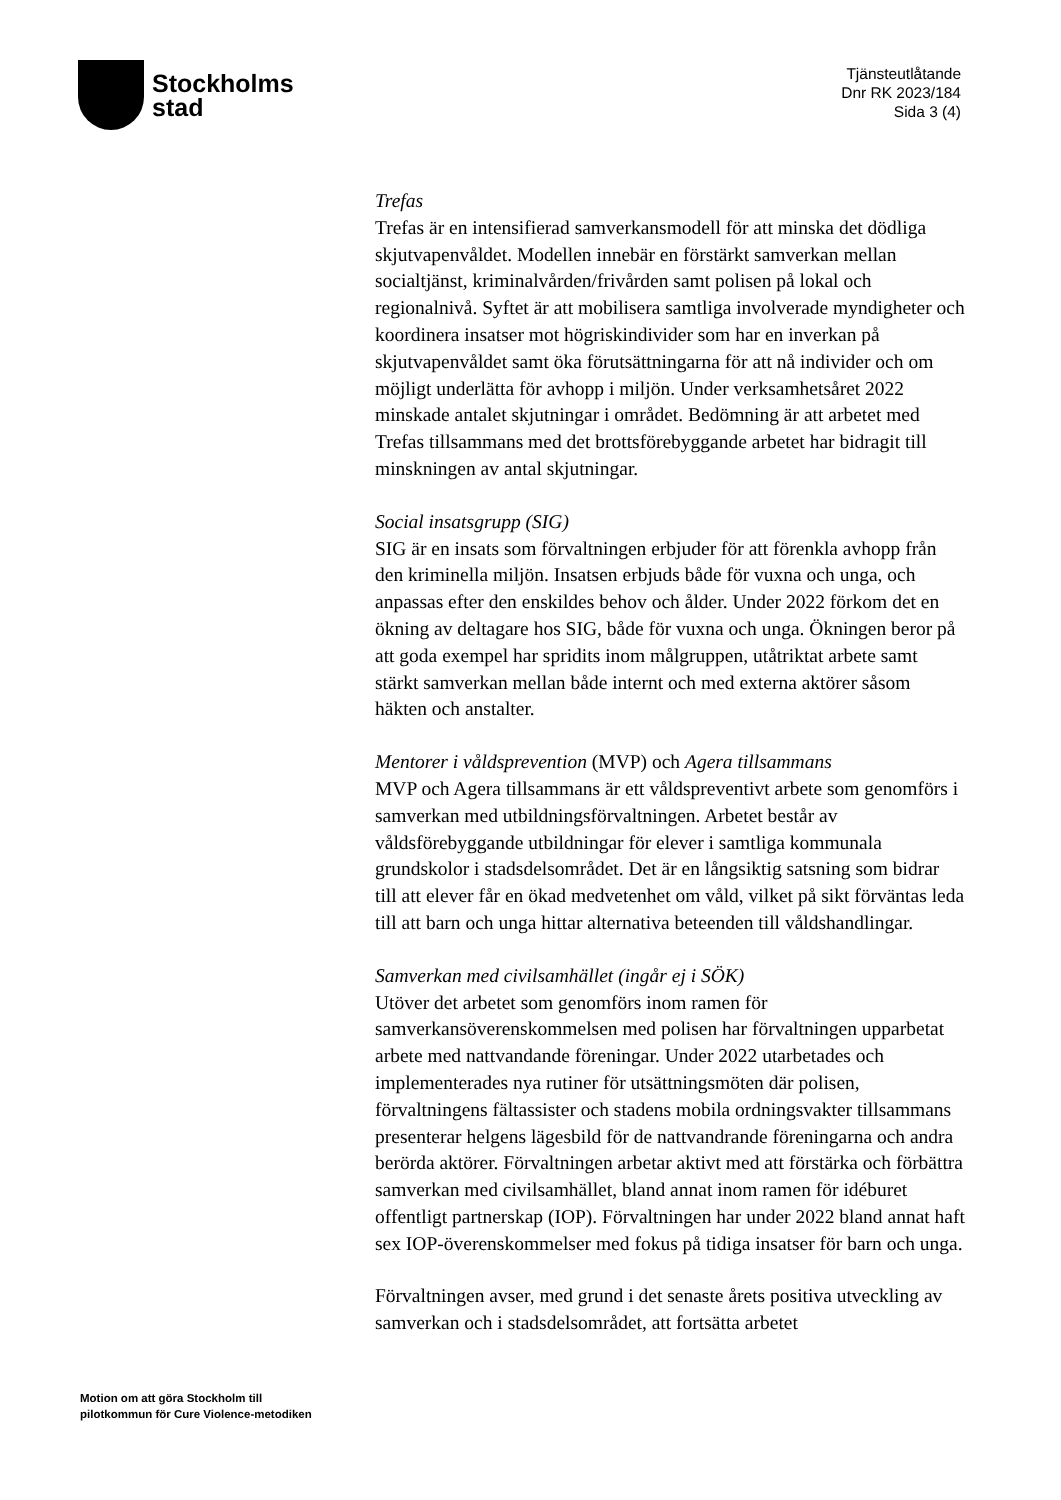Stockholms
stad
Tjänsteutlåtande
Dnr RK 2023/184
Sida 3 (4)
Trefas
Trefas är en intensifierad samverkansmodell för att minska det dödliga skjutvapenvåldet. Modellen innebär en förstärkt samverkan mellan socialtjänst, kriminalvården/frivården samt polisen på lokal och regionalnivå. Syftet är att mobilisera samtliga involverade myndigheter och koordinera insatser mot högriskindivider som har en inverkan på skjutvapenvåldet samt öka förutsättningarna för att nå individer och om möjligt underlätta för avhopp i miljön. Under verksamhetsåret 2022 minskade antalet skjutningar i området. Bedömning är att arbetet med Trefas tillsammans med det brottsförebyggande arbetet har bidragit till minskningen av antal skjutningar.
Social insatsgrupp (SIG)
SIG är en insats som förvaltningen erbjuder för att förenkla avhopp från den kriminella miljön. Insatsen erbjuds både för vuxna och unga, och anpassas efter den enskildes behov och ålder. Under 2022 förkom det en ökning av deltagare hos SIG, både för vuxna och unga. Ökningen beror på att goda exempel har spridits inom målgruppen, utåtriktat arbete samt stärkt samverkan mellan både internt och med externa aktörer såsom häkten och anstalter.
Mentorer i våldsprevention (MVP) och Agera tillsammans
MVP och Agera tillsammans är ett våldspreventivt arbete som genomförs i samverkan med utbildningsförvaltningen. Arbetet består av våldsförebyggande utbildningar för elever i samtliga kommunala grundskolor i stadsdelsområdet. Det är en långsiktig satsning som bidrar till att elever får en ökad medvetenhet om våld, vilket på sikt förväntas leda till att barn och unga hittar alternativa beteenden till våldshandlingar.
Samverkan med civilsamhället (ingår ej i SÖK)
Utöver det arbetet som genomförs inom ramen för samverkansöverenskommelsen med polisen har förvaltningen upparbetat arbete med nattvandande föreningar. Under 2022 utarbetades och implementerades nya rutiner för utsättningsmöten där polisen, förvaltningens fältassister och stadens mobila ordningsvakter tillsammans presenterar helgens lägesbild för de nattvandrande föreningarna och andra berörda aktörer. Förvaltningen arbetar aktivt med att förstärka och förbättra samverkan med civilsamhället, bland annat inom ramen för idéburet offentligt partnerskap (IOP). Förvaltningen har under 2022 bland annat haft sex IOP-överenskommelser med fokus på tidiga insatser för barn och unga.
Förvaltningen avser, med grund i det senaste årets positiva utveckling av samverkan och i stadsdelsområdet, att fortsätta arbetet
Motion om att göra Stockholm till
pilotkommun för Cure Violence-metodiken